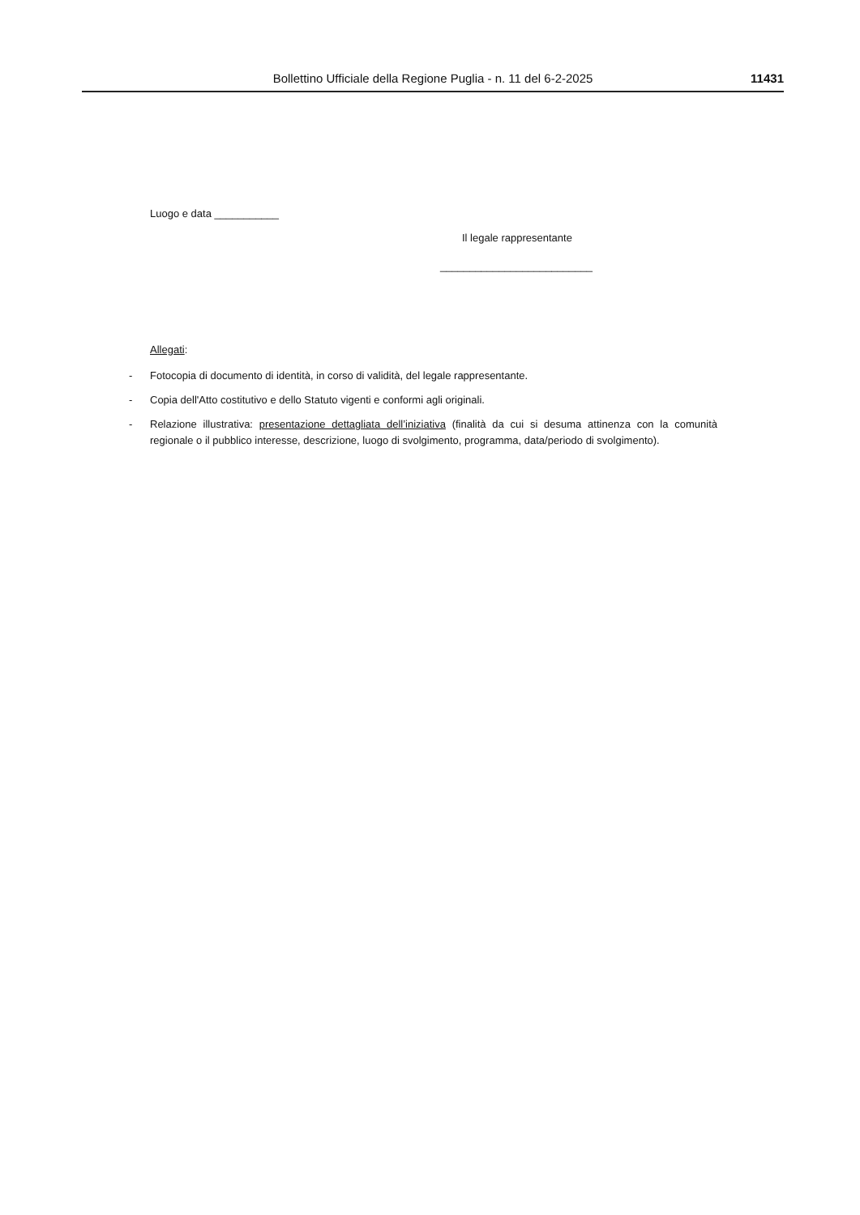Bollettino Ufficiale della Regione Puglia - n. 11 del 6-2-2025 11431
Luogo e data ___________
Il legale rappresentante
__________________________
Allegati:
- Fotocopia di documento di identità, in corso di validità, del legale rappresentante.
- Copia dell'Atto costitutivo e dello Statuto vigenti e conformi agli originali.
- Relazione illustrativa: presentazione dettagliata dell’iniziativa (finalità da cui si desuma attinenza con la comunità regionale o il pubblico interesse, descrizione, luogo di svolgimento, programma, data/periodo di svolgimento).